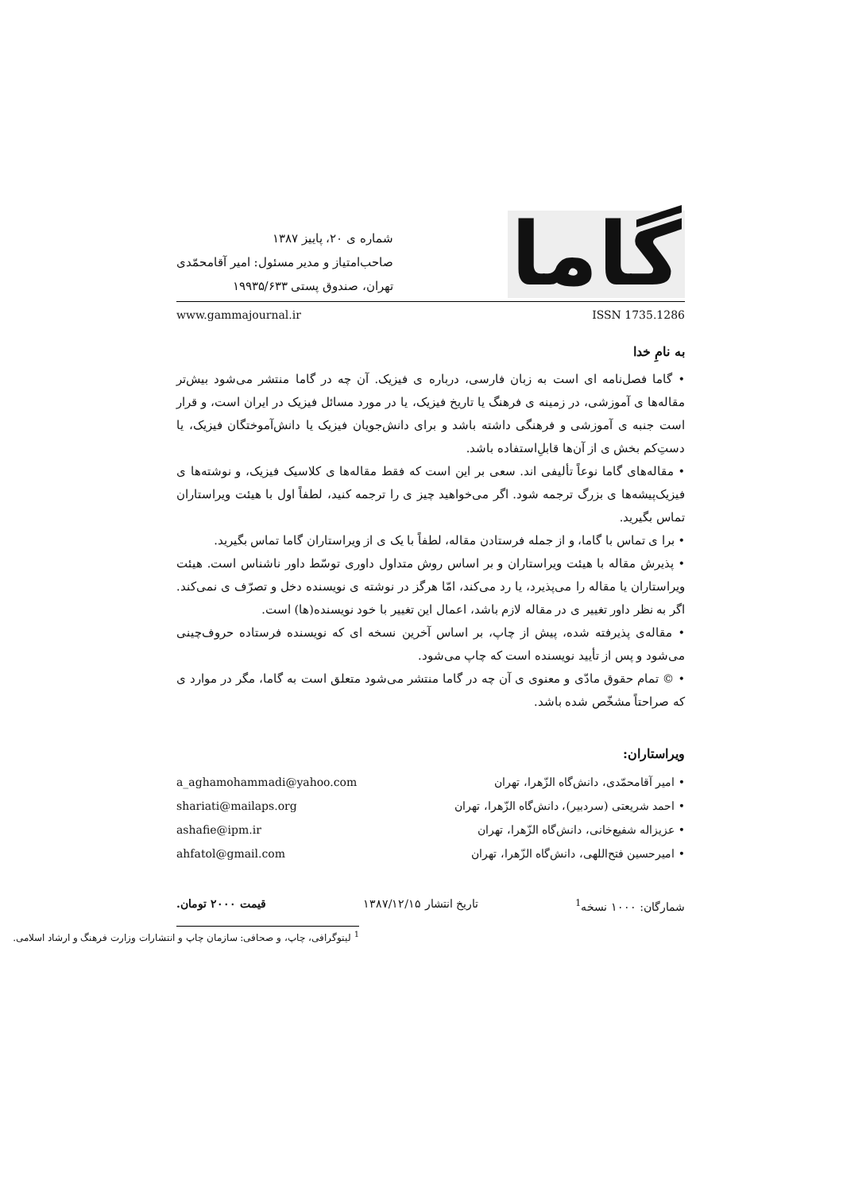گاما
شماره ی ۲۰، پاییز ۱۳۸۷
صاحب‌امتیاز و مدیر مسئول: امیر آقامحمّدی
تهران، صندوق پستی ۱۹۹۳۵/۶۳۳
www.gammajournal.ir ISSN 1735.1286
به نامِ خدا
• گاما فصل‌نامه ای است به زبان فارسی، درباره ی فیزیک. آن چه در گاما منتشر می‌شود بیش‌تر مقاله‌ها ی آموزشی، در زمینه ی فرهنگ یا تاریخ فیزیک، یا در مورد مسائل فیزیک در ایران است، و قرار است جنبه ی آموزشی و فرهنگی داشته باشد و برای دانش‌جویان فیزیک یا دانش‌آموختگان فیزیک، یا دستِ‌کم بخش ی از آن‌ها قابلِ‌استفاده باشد.
• مقاله‌های گاما نوعاً تألیفی اند. سعی بر این است که فقط مقاله‌ها ی کلاسیک فیزیک، و نوشته‌ها ی فیزیک‌پیشه‌ها ی بزرگ ترجمه شود. اگر می‌خواهید چیز ی را ترجمه کنید، لطفاً اول با هیئت ویراستاران تماس بگیرید.
• برا ی تماس با گاما، و از جمله فرستادن مقاله، لطفاً با یک ی از ویراستاران گاما تماس بگیرید.
• پذیرش مقاله با هیئت ویراستاران و بر اساس روش متداول داوری توسّط داور ناشناس است. هیئت ویراستاران یا مقاله را می‌پذیرد، یا رد می‌کند، امّا هرگز در نوشته ی نویسنده دخل و تصرّف ی نمی‌کند. اگر به نظر داور تغییر ی در مقاله لازم باشد، اعمال این تغییر با خود نویسنده(ها) است.
• مقاله‌ی پذیرفته شده، پیش از چاپ، بر اساس آخرین نسخه ای که نویسنده فرستاده حروف‌چینی می‌شود و پس از تأیید نویسنده است که چاپ می‌شود.
• © تمام حقوق مادّی و معنوی ی آن چه در گاما منتشر می‌شود متعلق است به گاما، مگر در موارد ی که صراحتاً مشخّص شده باشد.
ویراستاران:
• امیر آقامحمّدی، دانش‌گاه الزّهرا، تهران
• احمد شریعتی (سردبیر)، دانش‌گاه الزّهرا، تهران
• عزیزاله شفیع‌خانی، دانش‌گاه الزّهرا، تهران
• امیرحسین فتح‌اللهی، دانش‌گاه الزّهرا، تهران
a_aghamohammadi@yahoo.com
shariati@mailaps.org
ashafie@ipm.ir
ahfatol@gmail.com
شمارگان: ۱۰۰۰ نسخه<sup>1</sup> تاریخ انتشار ۱۳۸۷/۱۲/۱۵ قیمت ۲۰۰۰ تومان.
<sup>1</sup> لیتوگرافی، چاپ، و صحافی: سازمان چاپ و انتشارات وزارت فرهنگ و ارشاد اسلامی.